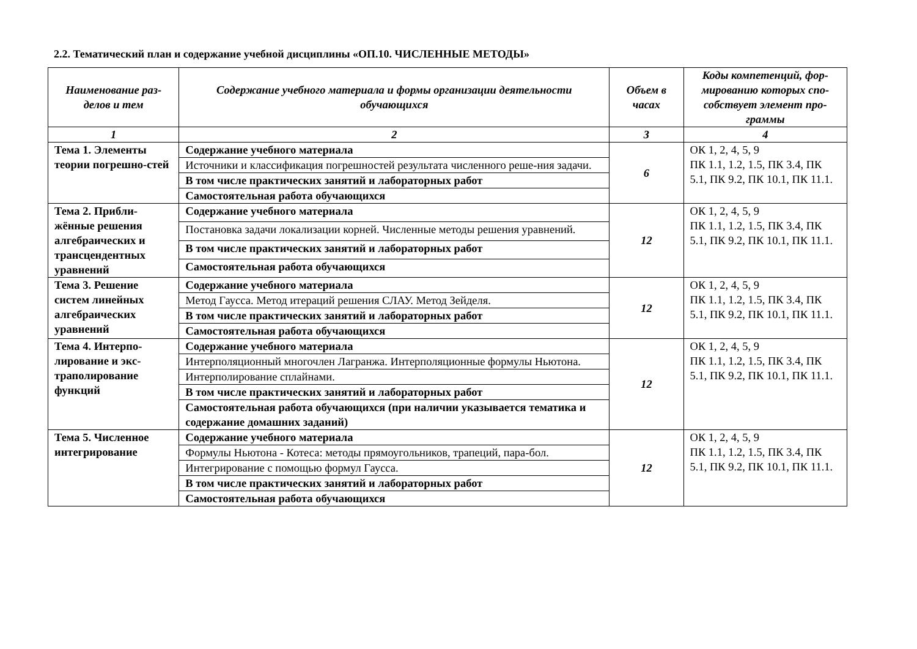2.2. Тематический план и содержание учебной дисциплины «ОП.10. ЧИСЛЕННЫЕ МЕТОДЫ»
| Наименование раз-делов и тем | Содержание учебного материала и формы организации деятельности обучающихся | Объем в часах | Коды компетенций, фор-мированию которых спо-собствует элемент про-граммы |
| --- | --- | --- | --- |
| 1 | 2 | 3 | 4 |
| Тема 1. Элементы теории погрешно-стей | Содержание учебного материала | 6 | ОК 1, 2, 4, 5, 9 ПК 1.1, 1.2, 1.5, ПК 3.4, ПК 5.1, ПК 9.2, ПК 10.1, ПК 11.1. |
| | Источники и классификация погрешностей результата численного реше-ния задачи. | | |
| | В том числе практических занятий и лабораторных работ | | |
| | Самостоятельная работа обучающихся | | |
| Тема 2. Прибли-жённые решения алгебраических и трансцендентных уравнений | Содержание учебного материала | 12 | ОК 1, 2, 4, 5, 9 ПК 1.1, 1.2, 1.5, ПК 3.4, ПК 5.1, ПК 9.2, ПК 10.1, ПК 11.1. |
| | Постановка задачи локализации корней. Численные методы решения уравнений. | | |
| | В том числе практических занятий и лабораторных работ | | |
| | Самостоятельная работа обучающихся | | |
| Тема 3. Решение систем линейных алгебраических уравнений | Содержание учебного материала | 12 | ОК 1, 2, 4, 5, 9 ПК 1.1, 1.2, 1.5, ПК 3.4, ПК 5.1, ПК 9.2, ПК 10.1, ПК 11.1. |
| | Метод Гаусса. Метод итераций решения СЛАУ. Метод Зейделя. | | |
| | В том числе практических занятий и лабораторных работ | | |
| | Самостоятельная работа обучающихся | | |
| Тема 4. Интерпо-лирование и экс-траполирование функций | Содержание учебного материала | 12 | ОК 1, 2, 4, 5, 9 ПК 1.1, 1.2, 1.5, ПК 3.4, ПК 5.1, ПК 9.2, ПК 10.1, ПК 11.1. |
| | Интерполяционный многочлен Лагранжа. Интерполяционные формулы Ньютона. | | |
| | Интерполирование сплайнами. | | |
| | В том числе практических занятий и лабораторных работ | | |
| | Самостоятельная работа обучающихся (при наличии указывается тематика и содержание домашних заданий) | | |
| Тема 5. Численное интегрирование | Содержание учебного материала | 12 | ОК 1, 2, 4, 5, 9 ПК 1.1, 1.2, 1.5, ПК 3.4, ПК 5.1, ПК 9.2, ПК 10.1, ПК 11.1. |
| | Формулы Ньютона - Котеса: методы прямоугольников, трапеций, пара-бол. | | |
| | Интегрирование с помощью формул Гаусса. | | |
| | В том числе практических занятий и лабораторных работ | | |
| | Самостоятельная работа обучающихся | | |